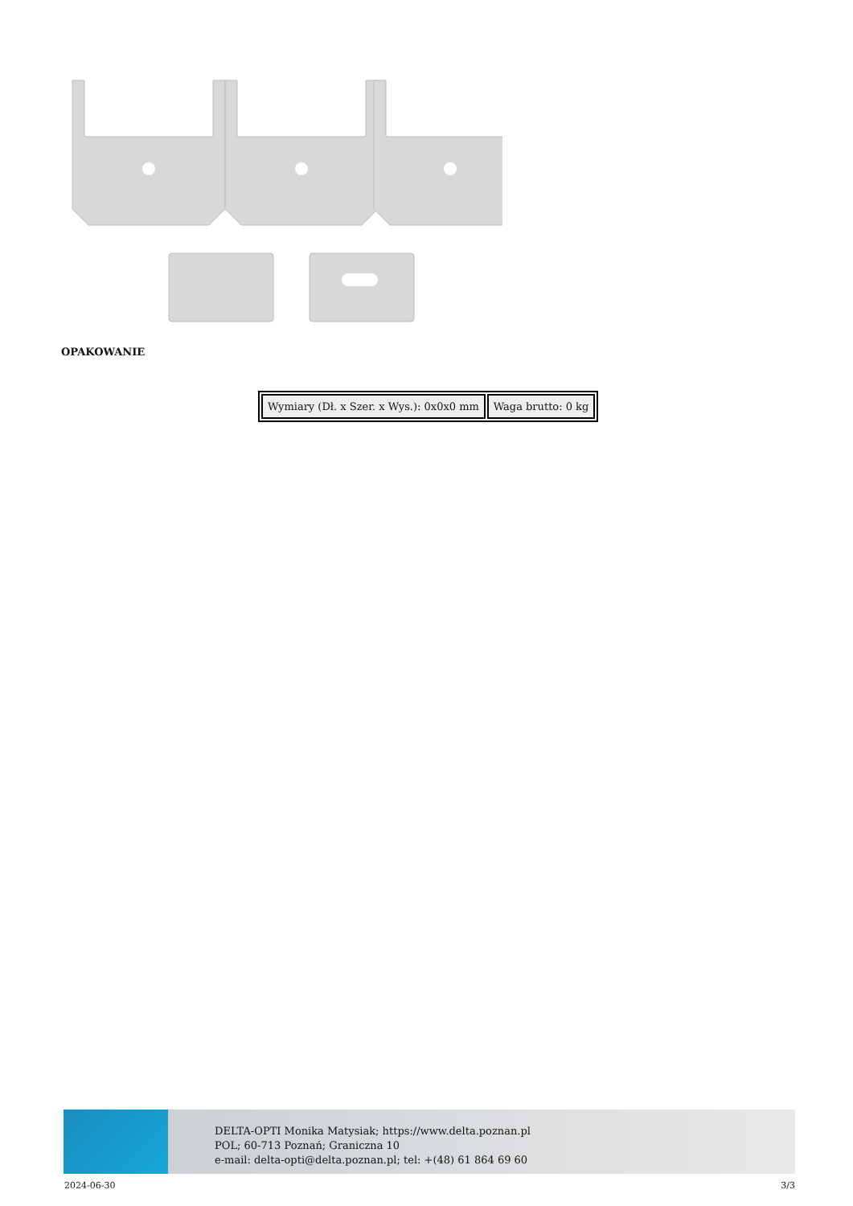OPAKOWANIE
| Wymiary (Dł. x Szer. x Wys.): 0x0x0 mm | Waga brutto: 0 kg |
DELTA-OPTI Monika Matysiak; https://www.delta.poznan.pl
POL; 60-713 Poznań; Graniczna 10
e-mail: delta-opti@delta.poznan.pl; tel: +(48) 61 864 69 60
2024-06-30 3/3